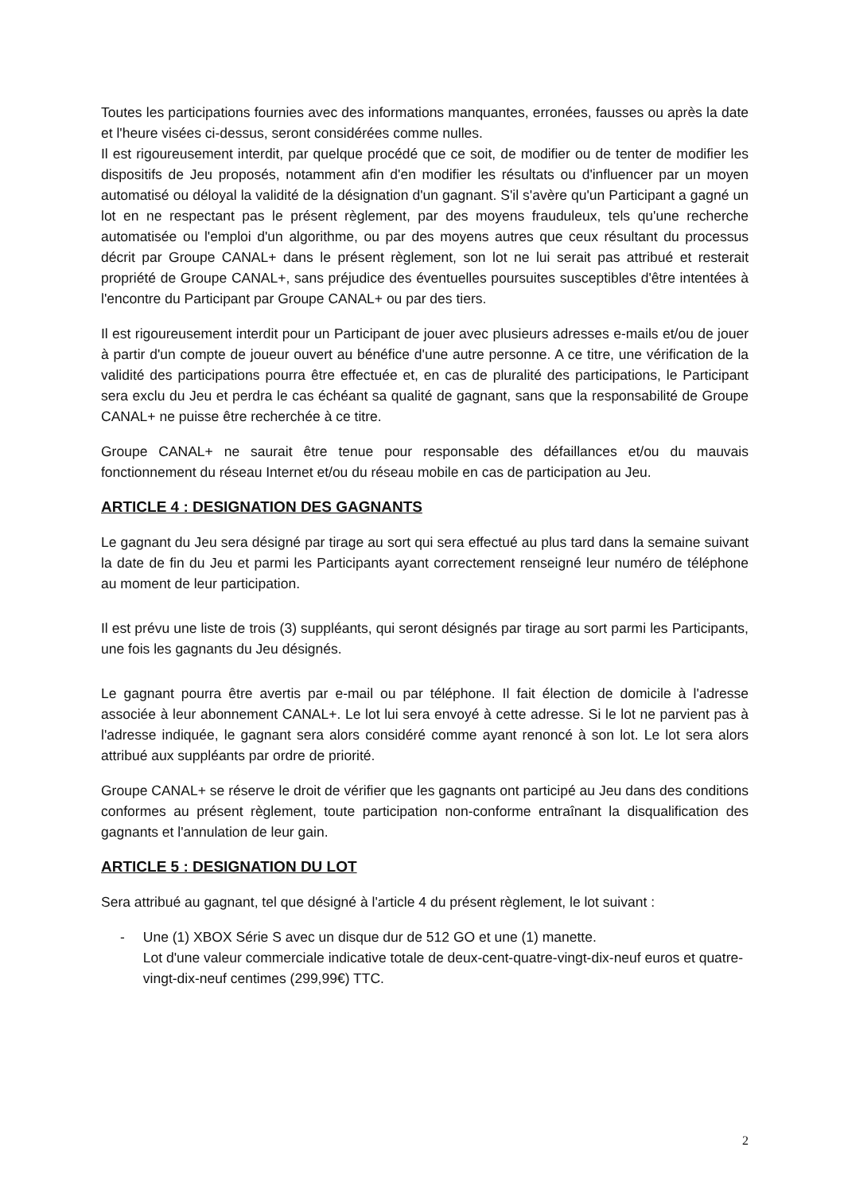Toutes les participations fournies avec des informations manquantes, erronées, fausses ou après la date et l'heure visées ci-dessus, seront considérées comme nulles.
Il est rigoureusement interdit, par quelque procédé que ce soit, de modifier ou de tenter de modifier les dispositifs de Jeu proposés, notamment afin d'en modifier les résultats ou d'influencer par un moyen automatisé ou déloyal la validité de la désignation d'un gagnant. S'il s'avère qu'un Participant a gagné un lot en ne respectant pas le présent règlement, par des moyens frauduleux, tels qu'une recherche automatisée ou l'emploi d'un algorithme, ou par des moyens autres que ceux résultant du processus décrit par Groupe CANAL+ dans le présent règlement, son lot ne lui serait pas attribué et resterait propriété de Groupe CANAL+, sans préjudice des éventuelles poursuites susceptibles d'être intentées à l'encontre du Participant par Groupe CANAL+ ou par des tiers.
Il est rigoureusement interdit pour un Participant de jouer avec plusieurs adresses e-mails et/ou de jouer à partir d'un compte de joueur ouvert au bénéfice d'une autre personne. A ce titre, une vérification de la validité des participations pourra être effectuée et, en cas de pluralité des participations, le Participant sera exclu du Jeu et perdra le cas échéant sa qualité de gagnant, sans que la responsabilité de Groupe CANAL+ ne puisse être recherchée à ce titre.
Groupe CANAL+ ne saurait être tenue pour responsable des défaillances et/ou du mauvais fonctionnement du réseau Internet et/ou du réseau mobile en cas de participation au Jeu.
ARTICLE 4 : DESIGNATION DES GAGNANTS
Le gagnant du Jeu sera désigné par tirage au sort qui sera effectué au plus tard dans la semaine suivant la date de fin du Jeu et parmi les Participants ayant correctement renseigné leur numéro de téléphone au moment de leur participation.
Il est prévu une liste de trois (3) suppléants, qui seront désignés par tirage au sort parmi les Participants, une fois les gagnants du Jeu désignés.
Le gagnant pourra être avertis par e-mail ou par téléphone. Il fait élection de domicile à l'adresse associée à leur abonnement CANAL+. Le lot lui sera envoyé à cette adresse. Si le lot ne parvient pas à l'adresse indiquée, le gagnant sera alors considéré comme ayant renoncé à son lot. Le lot sera alors attribué aux suppléants par ordre de priorité.
Groupe CANAL+ se réserve le droit de vérifier que les gagnants ont participé au Jeu dans des conditions conformes au présent règlement, toute participation non-conforme entraînant la disqualification des gagnants et l'annulation de leur gain.
ARTICLE 5 : DESIGNATION DU LOT
Sera attribué au gagnant, tel que désigné à l'article 4 du présent règlement, le lot suivant :
- Une (1) XBOX Série S avec un disque dur de 512 GO et une (1) manette.
Lot d'une valeur commerciale indicative totale de deux-cent-quatre-vingt-dix-neuf euros et quatre-vingt-dix-neuf centimes (299,99€) TTC.
2